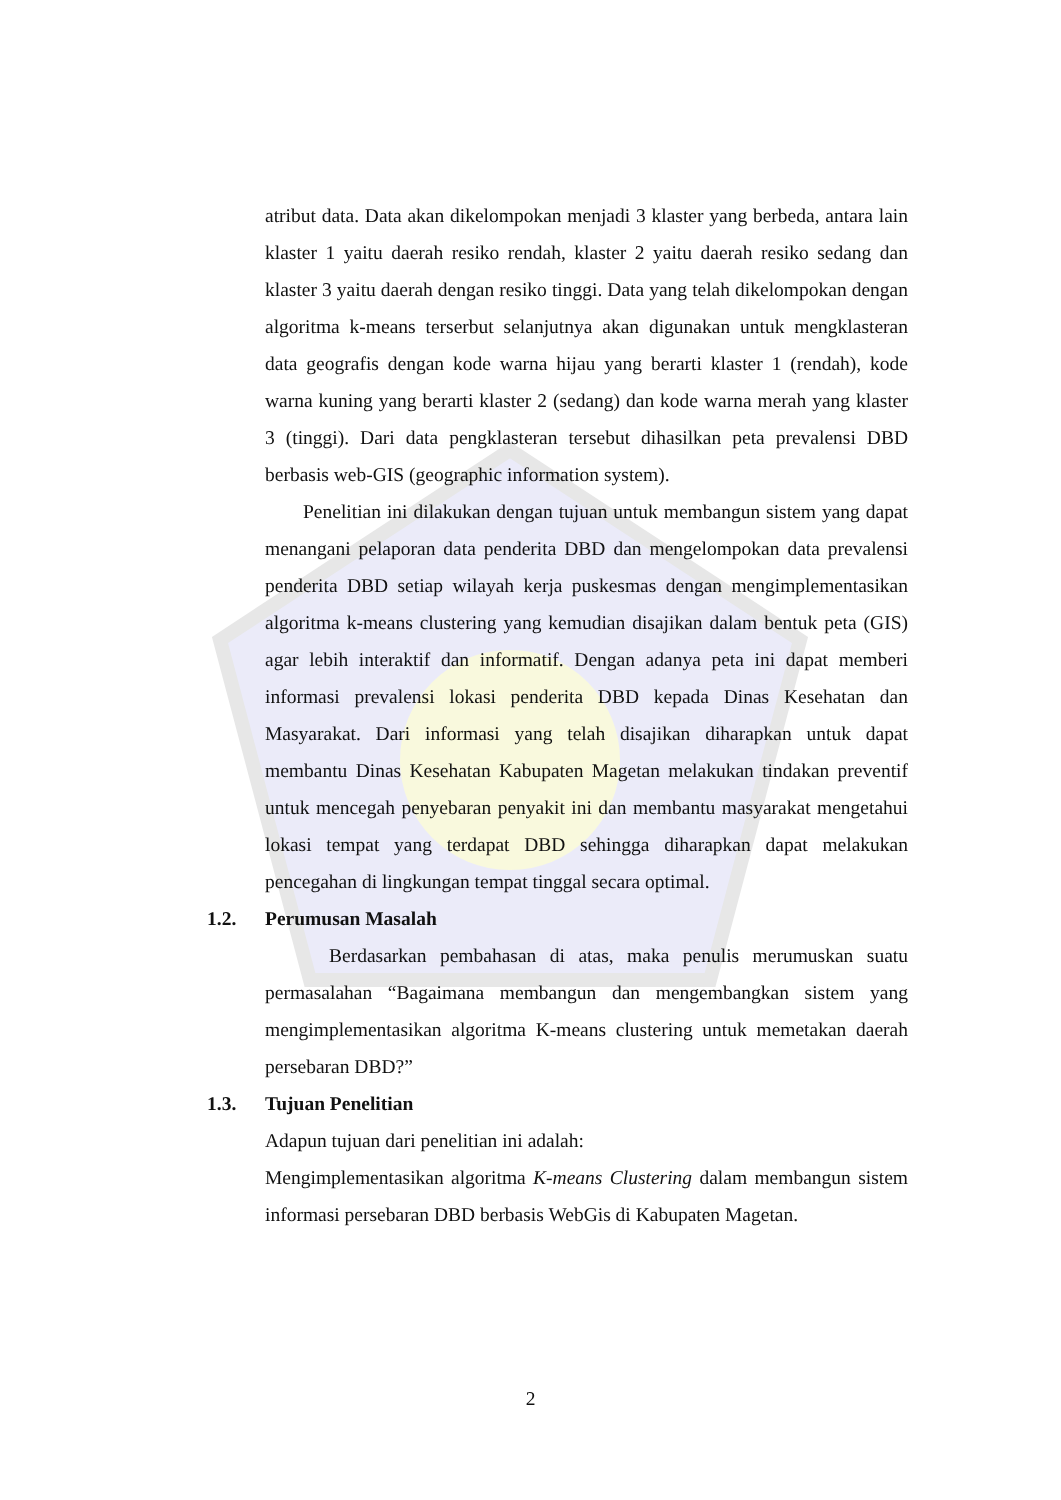atribut data. Data akan dikelompokan menjadi 3 klaster yang berbeda, antara lain klaster 1 yaitu daerah resiko rendah, klaster 2 yaitu daerah resiko sedang dan klaster 3 yaitu daerah dengan resiko tinggi. Data yang telah dikelompokan dengan algoritma k-means terserbut selanjutnya akan digunakan untuk mengklasteran data geografis dengan kode warna hijau yang berarti klaster 1 (rendah), kode warna kuning yang berarti klaster 2 (sedang) dan kode warna merah yang klaster 3 (tinggi). Dari data pengklasteran tersebut dihasilkan peta prevalensi DBD berbasis web-GIS (geographic information system).
Penelitian ini dilakukan dengan tujuan untuk membangun sistem yang dapat menangani pelaporan data penderita DBD dan mengelompokan data prevalensi penderita DBD setiap wilayah kerja puskesmas dengan mengimplementasikan algoritma k-means clustering yang kemudian disajikan dalam bentuk peta (GIS) agar lebih interaktif dan informatif. Dengan adanya peta ini dapat memberi informasi prevalensi lokasi penderita DBD kepada Dinas Kesehatan dan Masyarakat. Dari informasi yang telah disajikan diharapkan untuk dapat membantu Dinas Kesehatan Kabupaten Magetan melakukan tindakan preventif untuk mencegah penyebaran penyakit ini dan membantu masyarakat mengetahui lokasi tempat yang terdapat DBD sehingga diharapkan dapat melakukan pencegahan di lingkungan tempat tinggal secara optimal.
1.2. Perumusan Masalah
Berdasarkan pembahasan di atas, maka penulis merumuskan suatu permasalahan “Bagaimana membangun dan mengembangkan sistem yang mengimplementasikan algoritma K-means clustering untuk memetakan daerah persebaran DBD?”
1.3. Tujuan Penelitian
Adapun tujuan dari penelitian ini adalah:
Mengimplementasikan algoritma K-means Clustering dalam membangun sistem informasi persebaran DBD berbasis WebGis di Kabupaten Magetan.
2